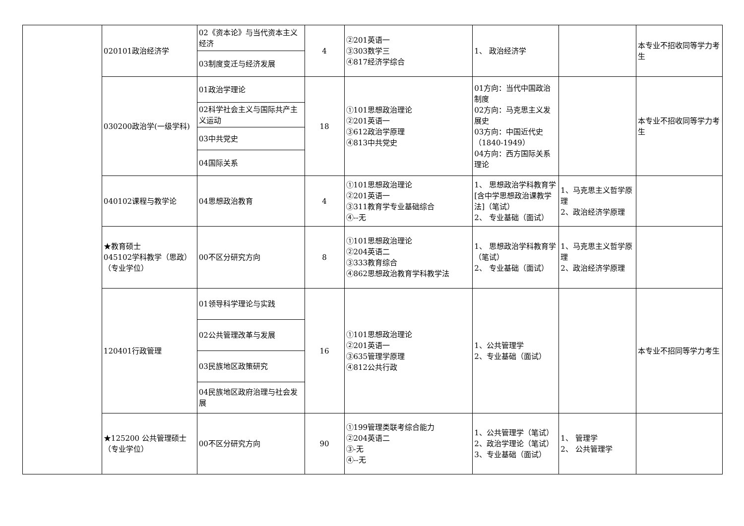| | 020101政治经济学 | 02《资本论》与当代资本主义经济 | 4 | ②201英语一 ③303数学三 ④817经济学综合 | 1、 政治经济学 | | 本专业不招收同等学力考生 |
| | | 03制度变迁与经济发展 | | | | | |
| | 030200政治学(一级学科) | 01政治学理论 | 18 | ①101思想政治理论 ②201英语一 ③612政治学原理 ④813中共党史 | 01方向：当代中国政治制度 02方向：马克思主义发展史 03方向：中国近代史（1840-1949） 04方向：西方国际关系理论 | | 本专业不招收同等学力考生 |
| | | 02科学社会主义与国际共产主义运动 | | | | | |
| | | 03中共党史 | | | | | |
| | | 04国际关系 | | | | | |
| | 040102课程与教学论 | 04思想政治教育 | 4 | ①101思想政治理论 ②201英语一 ③311教育学专业基础综合 ④--无 | 1、 思想政治学科教育学[含中学思想政治课教学法]（笔试） 2、 专业基础（面试） | 1、马克思主义哲学原理 2、政治经济学原理 | |
| | ★教育硕士 045102学科教学（思政）（专业学位） | 00不区分研究方向 | 8 | ①101思想政治理论 ②204英语二 ③333教育综合 ④862思想政治教育学科教学法 | 1、 思想政治学科教育学（笔试） 2、 专业基础（面试） | 1、马克思主义哲学原理 2、政治经济学原理 | |
| | 120401行政管理 | 01领导科学理论与实践 | 16 | ①101思想政治理论 ②201英语一 ③635管理学原理 ④812公共行政 | 1、公共管理学 2、专业基础（面试） | | 本专业不招同等学力考生 |
| | | 02公共管理改革与发展 | | | | | |
| | | 03民族地区政策研究 | | | | | |
| | | 04民族地区政府治理与社会发展 | | | | | |
| | ★125200 公共管理硕士（专业学位） | 00不区分研究方向 | 90 | ①199管理类联考综合能力 ②204英语二 ③-无 ④--无 | 1、公共管理学（笔试） 2、政治学理论（笔试） 3、专业基础（面试） | 1、 管理学 2、 公共管理学 | |